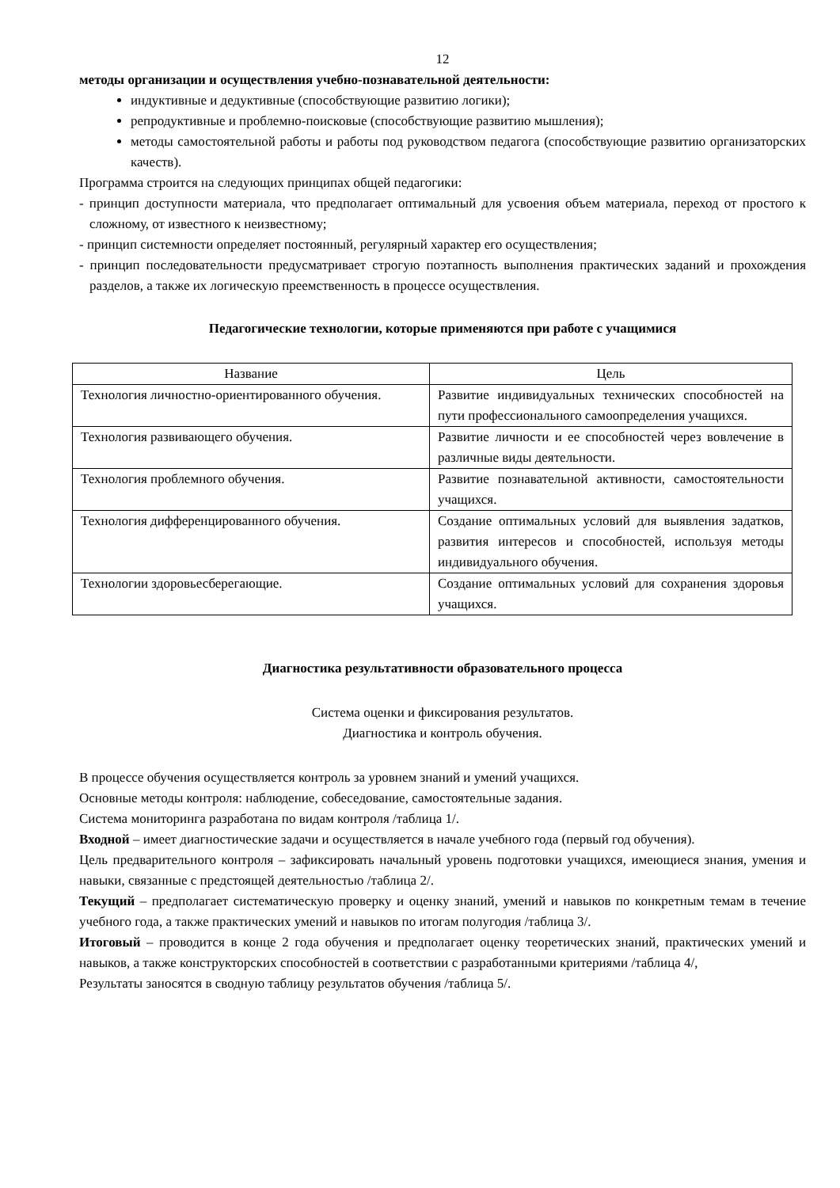12
методы организации и осуществления учебно-познавательной деятельности:
индуктивные и дедуктивные (способствующие развитию логики);
репродуктивные и проблемно-поисковые (способствующие развитию мышления);
методы самостоятельной работы и работы под руководством педагога (способствующие развитию организаторских качеств).
Программа строится на следующих принципах общей педагогики:
- принцип доступности материала, что предполагает оптимальный для усвоения объем материала, переход от простого к сложному, от известного к неизвестному;
- принцип системности определяет постоянный, регулярный характер его осуществления;
- принцип последовательности предусматривает строгую поэтапность выполнения практических заданий и прохождения разделов, а также их логическую преемственность в процессе осуществления.
Педагогические технологии, которые применяются при работе с учащимися
| Название | Цель |
| Технология личностно-ориентированного обучения. | Развитие индивидуальных технических способностей на пути профессионального самоопределения учащихся. |
| Технология развивающего обучения. | Развитие личности и ее способностей через вовлечение в различные виды деятельности. |
| Технология проблемного обучения. | Развитие познавательной активности, самостоятельности учащихся. |
| Технология дифференцированного обучения. | Создание оптимальных условий для выявления задатков, развития интересов и способностей, используя методы индивидуального обучения. |
| Технологии здоровьесберегающие. | Создание оптимальных условий для сохранения здоровья учащихся. |
Диагностика результативности образовательного процесса
Система оценки и фиксирования результатов.
Диагностика и контроль обучения.
В процессе обучения осуществляется контроль за уровнем знаний и умений учащихся.
Основные методы контроля: наблюдение, собеседование, самостоятельные задания.
Система мониторинга разработана по видам контроля /таблица 1/.
Входной – имеет диагностические задачи и осуществляется в начале учебного года (первый год обучения).
Цель предварительного контроля – зафиксировать начальный уровень подготовки учащихся, имеющиеся знания, умения и навыки, связанные с предстоящей деятельностью /таблица 2/.
Текущий – предполагает систематическую проверку и оценку знаний, умений и навыков по конкретным темам в течение учебного года, а также практических умений и навыков по итогам полугодия /таблица 3/.
Итоговый – проводится в конце 2 года обучения и предполагает оценку теоретических знаний, практических умений и навыков, а также конструкторских способностей в соответствии с разработанными критериями /таблица 4/,
Результаты заносятся в сводную таблицу результатов обучения /таблица 5/.